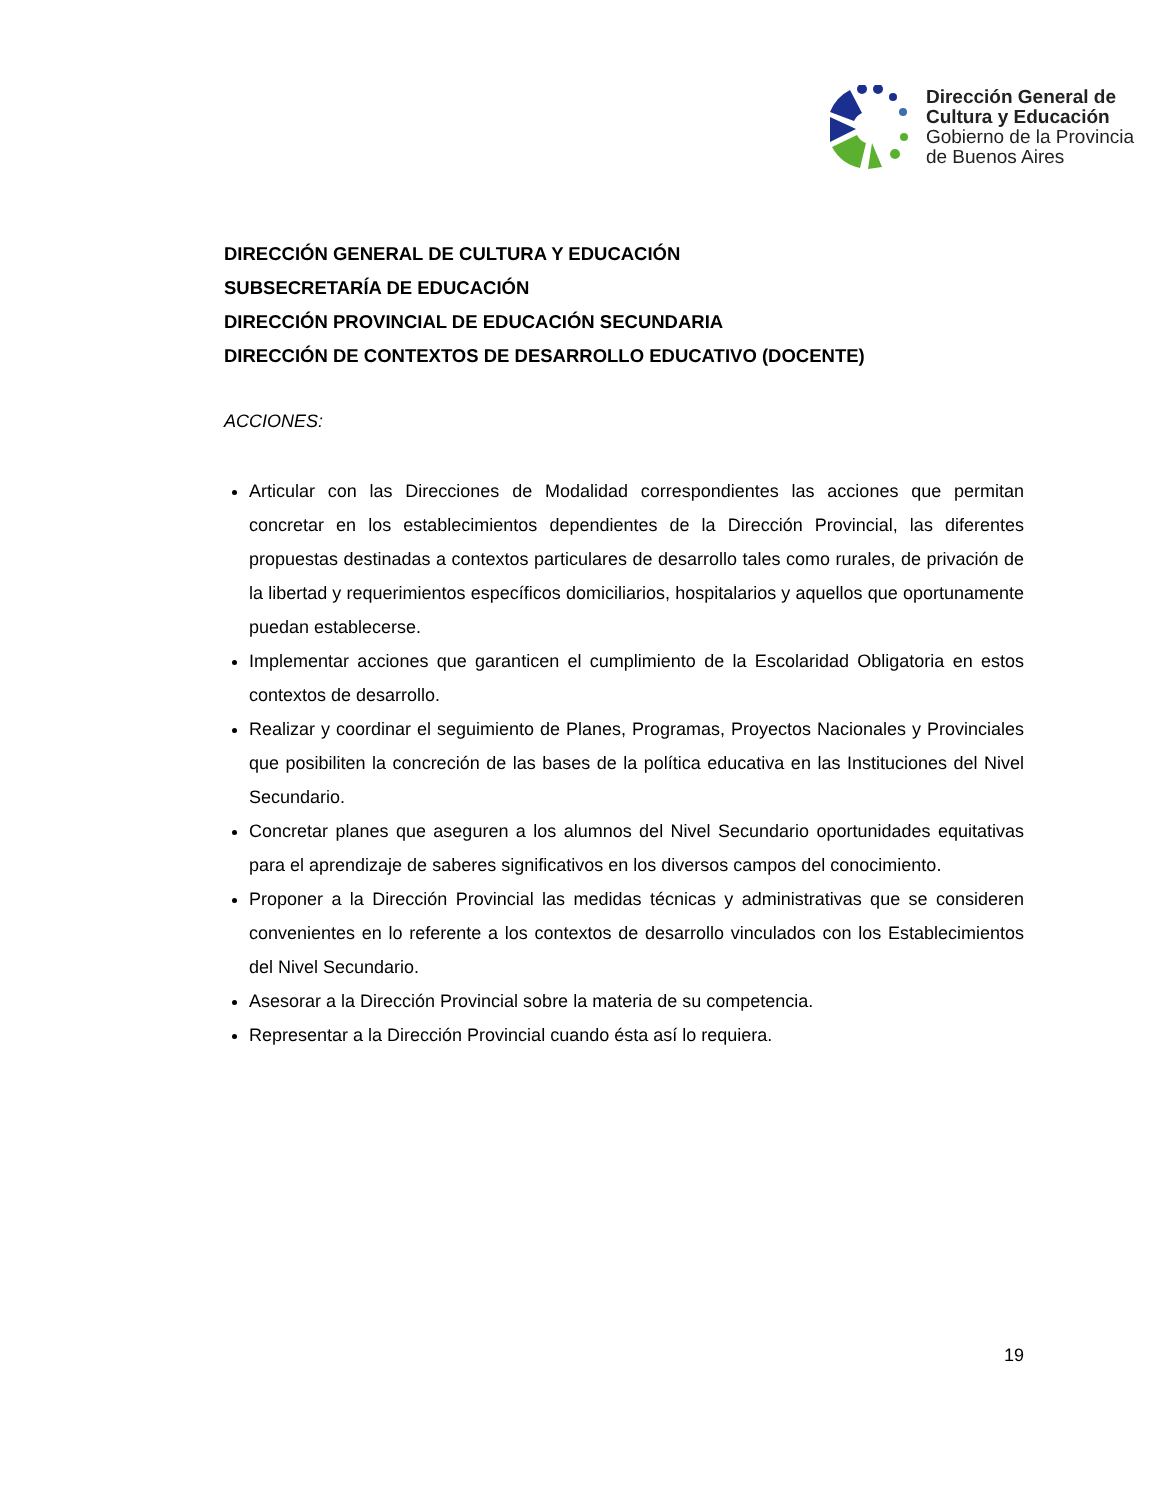Dirección General de
Cultura y Educación
Gobierno de la Provincia
de Buenos Aires
DIRECCIÓN GENERAL DE CULTURA Y EDUCACIÓN
SUBSECRETARÍA DE EDUCACIÓN
DIRECCIÓN PROVINCIAL DE EDUCACIÓN SECUNDARIA
DIRECCIÓN DE CONTEXTOS DE DESARROLLO EDUCATIVO (DOCENTE)
ACCIONES:
Articular con las Direcciones de Modalidad correspondientes las acciones que permitan concretar en los establecimientos dependientes de la Dirección Provincial, las diferentes propuestas destinadas a contextos particulares de desarrollo tales como rurales, de privación de la libertad y requerimientos específicos domiciliarios, hospitalarios y aquellos que oportunamente puedan establecerse.
Implementar acciones que garanticen el cumplimiento de la Escolaridad Obligatoria en estos contextos de desarrollo.
Realizar y coordinar el seguimiento de Planes, Programas, Proyectos Nacionales y Provinciales que posibiliten la concreción de las bases de la política educativa en las Instituciones del Nivel Secundario.
Concretar planes que aseguren a los alumnos del Nivel Secundario oportunidades equitativas para el aprendizaje de saberes significativos en los diversos campos del conocimiento.
Proponer a la Dirección Provincial las medidas técnicas y administrativas que se consideren convenientes en lo referente a los contextos de desarrollo vinculados con los Establecimientos del Nivel Secundario.
Asesorar a la Dirección Provincial sobre la materia de su competencia.
Representar a la Dirección Provincial cuando ésta así lo requiera.
19